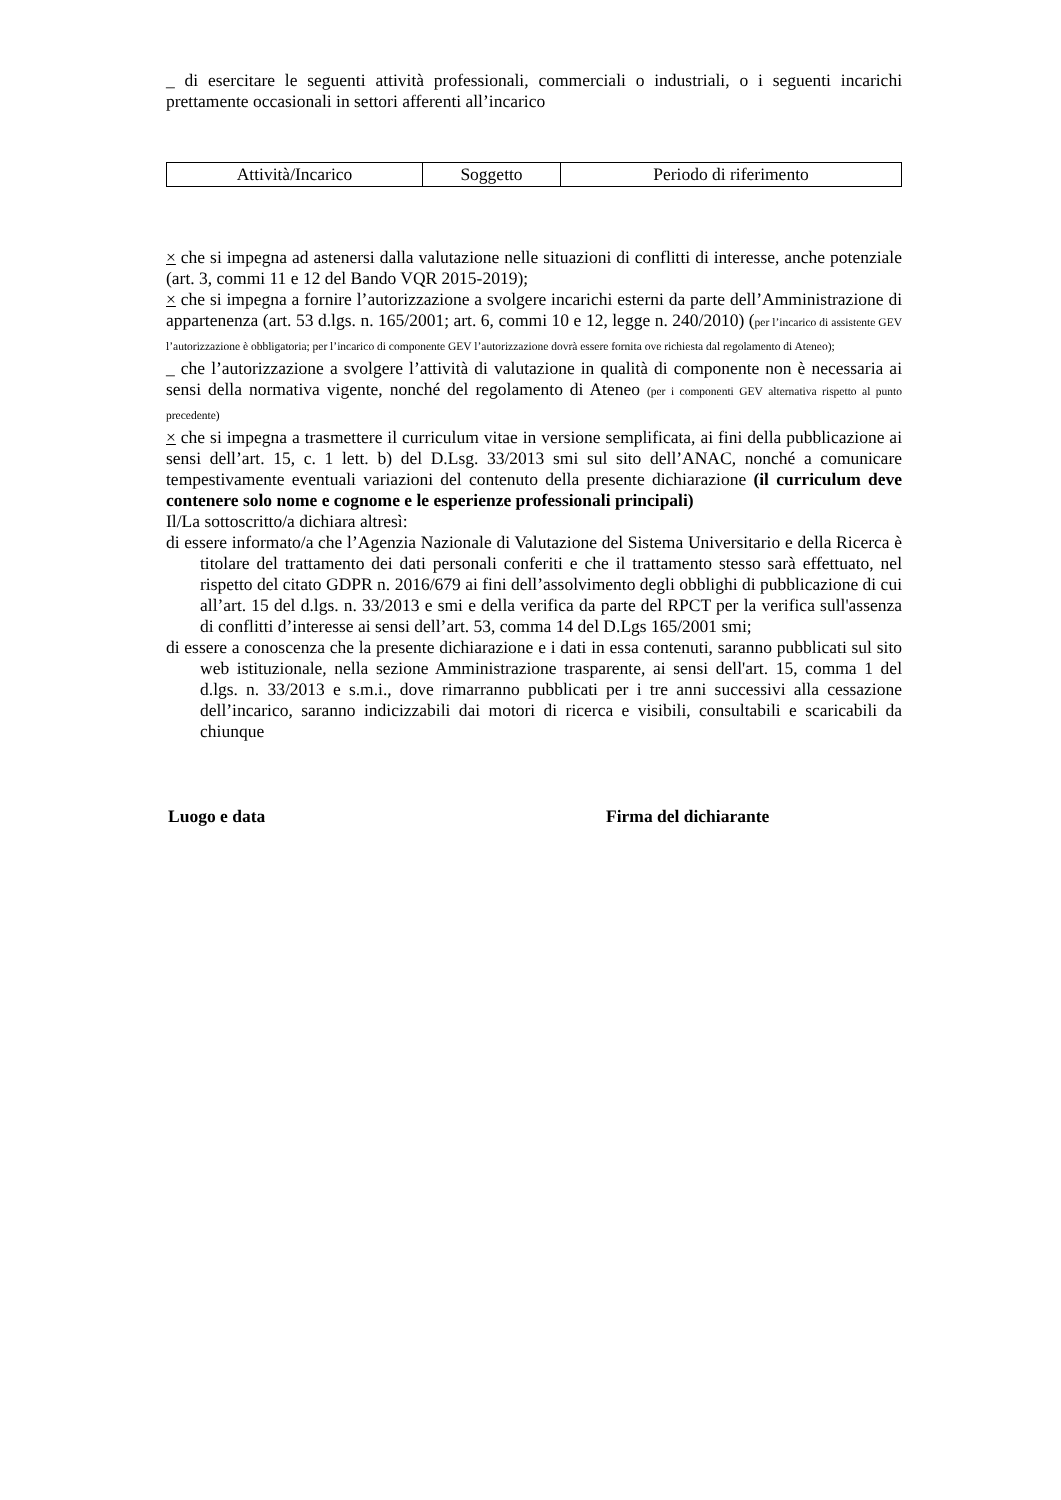_ di esercitare le seguenti attività professionali, commerciali o industriali, o i seguenti incarichi prettamente occasionali in settori afferenti all’incarico
| Attività/Incarico | Soggetto | Periodo di riferimento |
× che si impegna ad astenersi dalla valutazione nelle situazioni di conflitti di interesse, anche potenziale (art. 3, commi 11 e 12 del Bando VQR 2015-2019);
× che si impegna a fornire l’autorizzazione a svolgere incarichi esterni da parte dell’Amministrazione di appartenenza (art. 53 d.lgs. n. 165/2001; art. 6, commi 10 e 12, legge n. 240/2010) (per l’incarico di assistente GEV l’autorizzazione è obbligatoria; per l’incarico di componente GEV l’autorizzazione dovrà essere fornita ove richiesta dal regolamento di Ateneo);
_ che l’autorizzazione a svolgere l’attività di valutazione in qualità di componente non è necessaria ai sensi della normativa vigente, nonché del regolamento di Ateneo (per i componenti GEV alternativa rispetto al punto precedente)
× che si impegna a trasmettere il curriculum vitae in versione semplificata, ai fini della pubblicazione ai sensi dell’art. 15, c. 1 lett. b) del D.Lsg. 33/2013 smi sul sito dell’ANAC, nonché a comunicare tempestivamente eventuali variazioni del contenuto della presente dichiarazione (il curriculum deve contenere solo nome e cognome e le esperienze professionali principali)
Il/La sottoscritto/a dichiara altresì:
di essere informato/a che l’Agenzia Nazionale di Valutazione del Sistema Universitario e della Ricerca è titolare del trattamento dei dati personali conferiti e che il trattamento stesso sarà effettuato, nel rispetto del citato GDPR n. 2016/679 ai fini dell’assolvimento degli obblighi di pubblicazione di cui all’art. 15 del d.lgs. n. 33/2013 e smi e della verifica da parte del RPCT per la verifica sull'assenza di conflitti d’interesse ai sensi dell’art. 53, comma 14 del D.Lgs 165/2001 smi;
di essere a conoscenza che la presente dichiarazione e i dati in essa contenuti, saranno pubblicati sul sito web istituzionale, nella sezione Amministrazione trasparente, ai sensi dell'art. 15, comma 1 del d.lgs. n. 33/2013 e s.m.i., dove rimarranno pubblicati per i tre anni successivi alla cessazione dell’incarico, saranno indicizzabili dai motori di ricerca e visibili, consultabili e scaricabili da chiunque
Luogo e data Firma del dichiarante